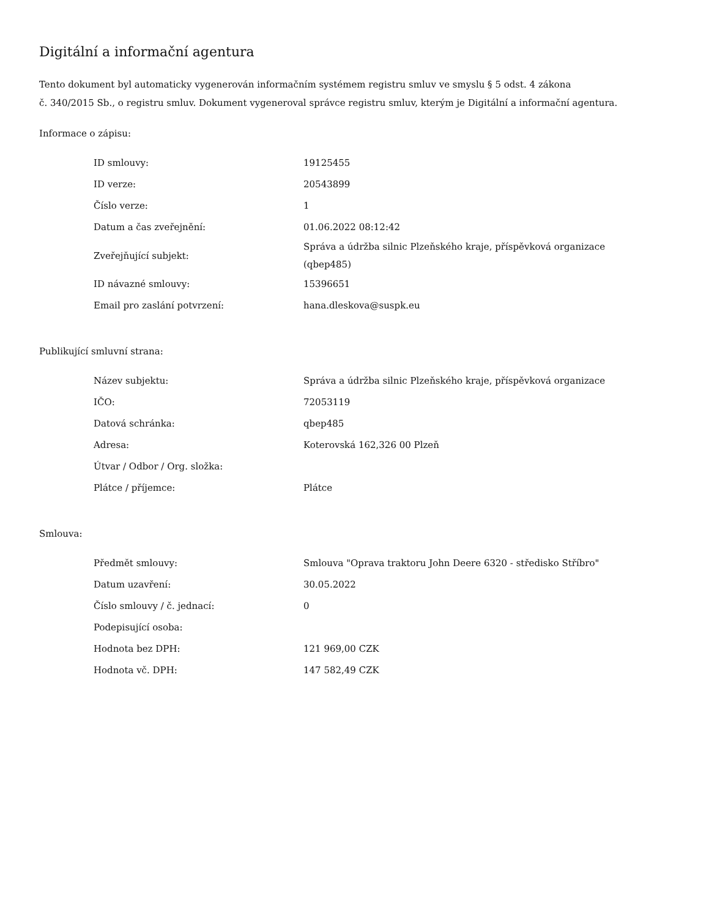Digitální a informační agentura
Tento dokument byl automaticky vygenerován informačním systémem registru smluv ve smyslu § 5 odst. 4 zákona
č. 340/2015 Sb., o registru smluv. Dokument vygeneroval správce registru smluv, kterým je Digitální a informační agentura.
Informace o zápisu:
| ID smlouvy: | 19125455 |
| ID verze: | 20543899 |
| Číslo verze: | 1 |
| Datum a čas zveřejnění: | 01.06.2022 08:12:42 |
| Zveřejňující subjekt: | Správa a údržba silnic Plzeňského kraje, příspěvková organizace (qbep485) |
| ID návazné smlouvy: | 15396651 |
| Email pro zaslání potvrzení: | hana.dleskova@suspk.eu |
Publikující smluvní strana:
| Název subjektu: | Správa a údržba silnic Plzeňského kraje, příspěvková organizace |
| IČO: | 72053119 |
| Datová schránka: | qbep485 |
| Adresa: | Koterovská 162,326 00 Plzeň |
| Útvar / Odbor / Org. složka: | |
| Plátce / příjemce: | Plátce |
Smlouva:
| Předmět smlouvy: | Smlouva "Oprava traktoru John Deere 6320 - středisko Stříbro" |
| Datum uzavření: | 30.05.2022 |
| Číslo smlouvy / č. jednací: | 0 |
| Podepisující osoba: | |
| Hodnota bez DPH: | 121 969,00 CZK |
| Hodnota vč. DPH: | 147 582,49 CZK |